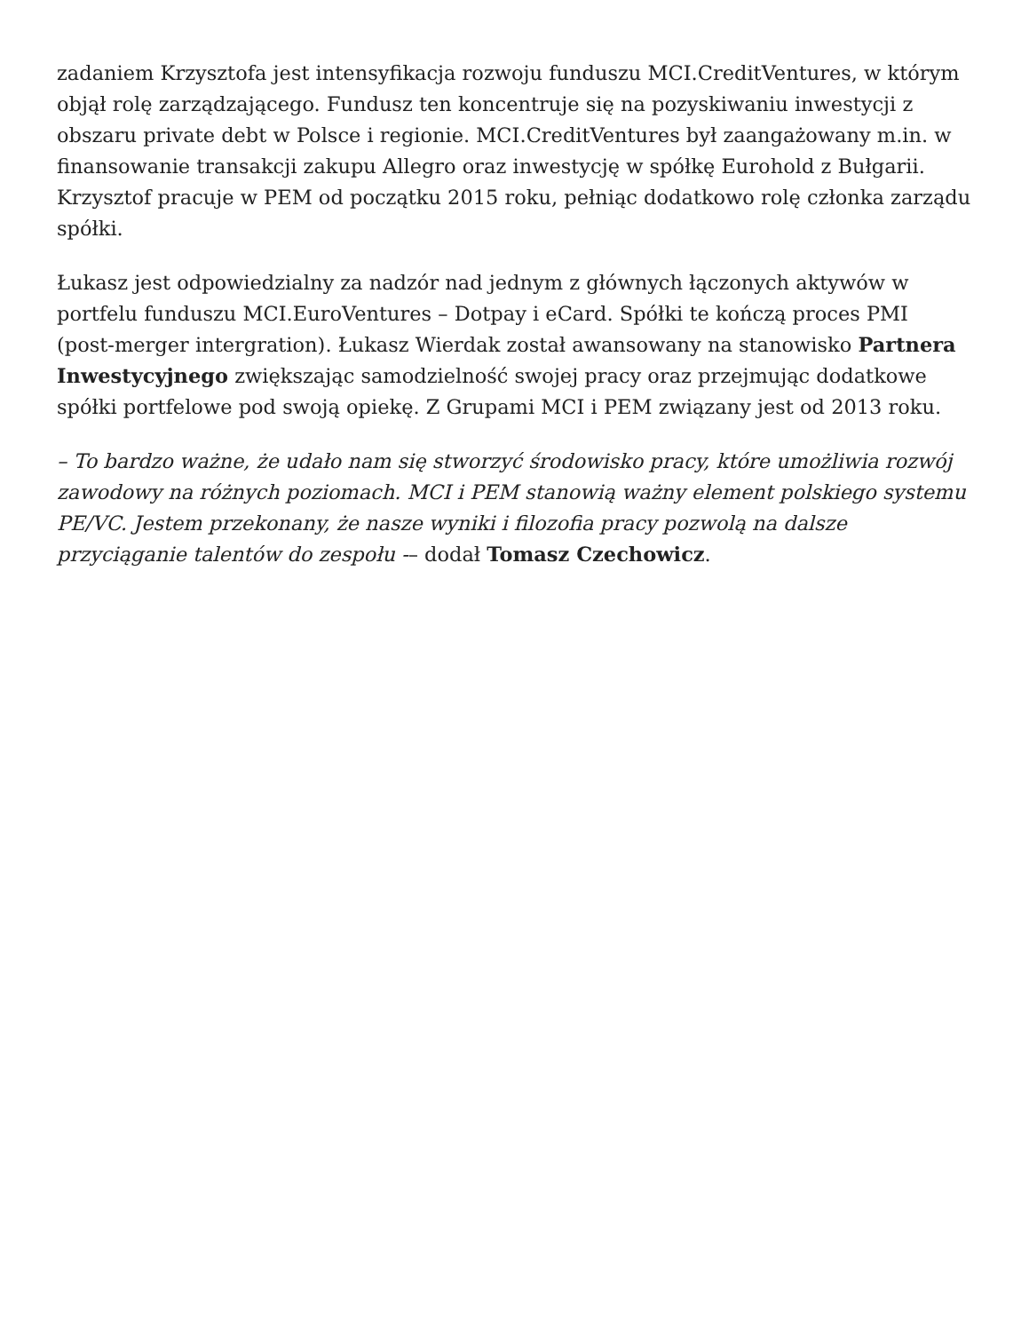zadaniem Krzysztofa jest intensyfikacja rozwoju funduszu MCI.CreditVentures, w którym objął rolę zarządzającego. Fundusz ten koncentruje się na pozyskiwaniu inwestycji z obszaru private debt w Polsce i regionie. MCI.CreditVentures był zaangażowany m.in. w finansowanie transakcji zakupu Allegro oraz inwestycję w spółkę Eurohold z Bułgarii. Krzysztof pracuje w PEM od początku 2015 roku, pełniąc dodatkowo rolę członka zarządu spółki.
Łukasz jest odpowiedzialny za nadzór nad jednym z głównych łączonych aktywów w portfelu funduszu MCI.EuroVentures – Dotpay i eCard. Spółki te kończą proces PMI (post-merger intergration). Łukasz Wierdak został awansowany na stanowisko Partnera Inwestycyjnego zwiększając samodzielność swojej pracy oraz przejmując dodatkowe spółki portfelowe pod swoją opiekę. Z Grupami MCI i PEM związany jest od 2013 roku.
– To bardzo ważne, że udało nam się stworzyć środowisko pracy, które umożliwia rozwój zawodowy na różnych poziomach. MCI i PEM stanowią ważny element polskiego systemu PE/VC. Jestem przekonany, że nasze wyniki i filozofia pracy pozwolą na dalsze przyciąganie talentów do zespołu -– dodał Tomasz Czechowicz.